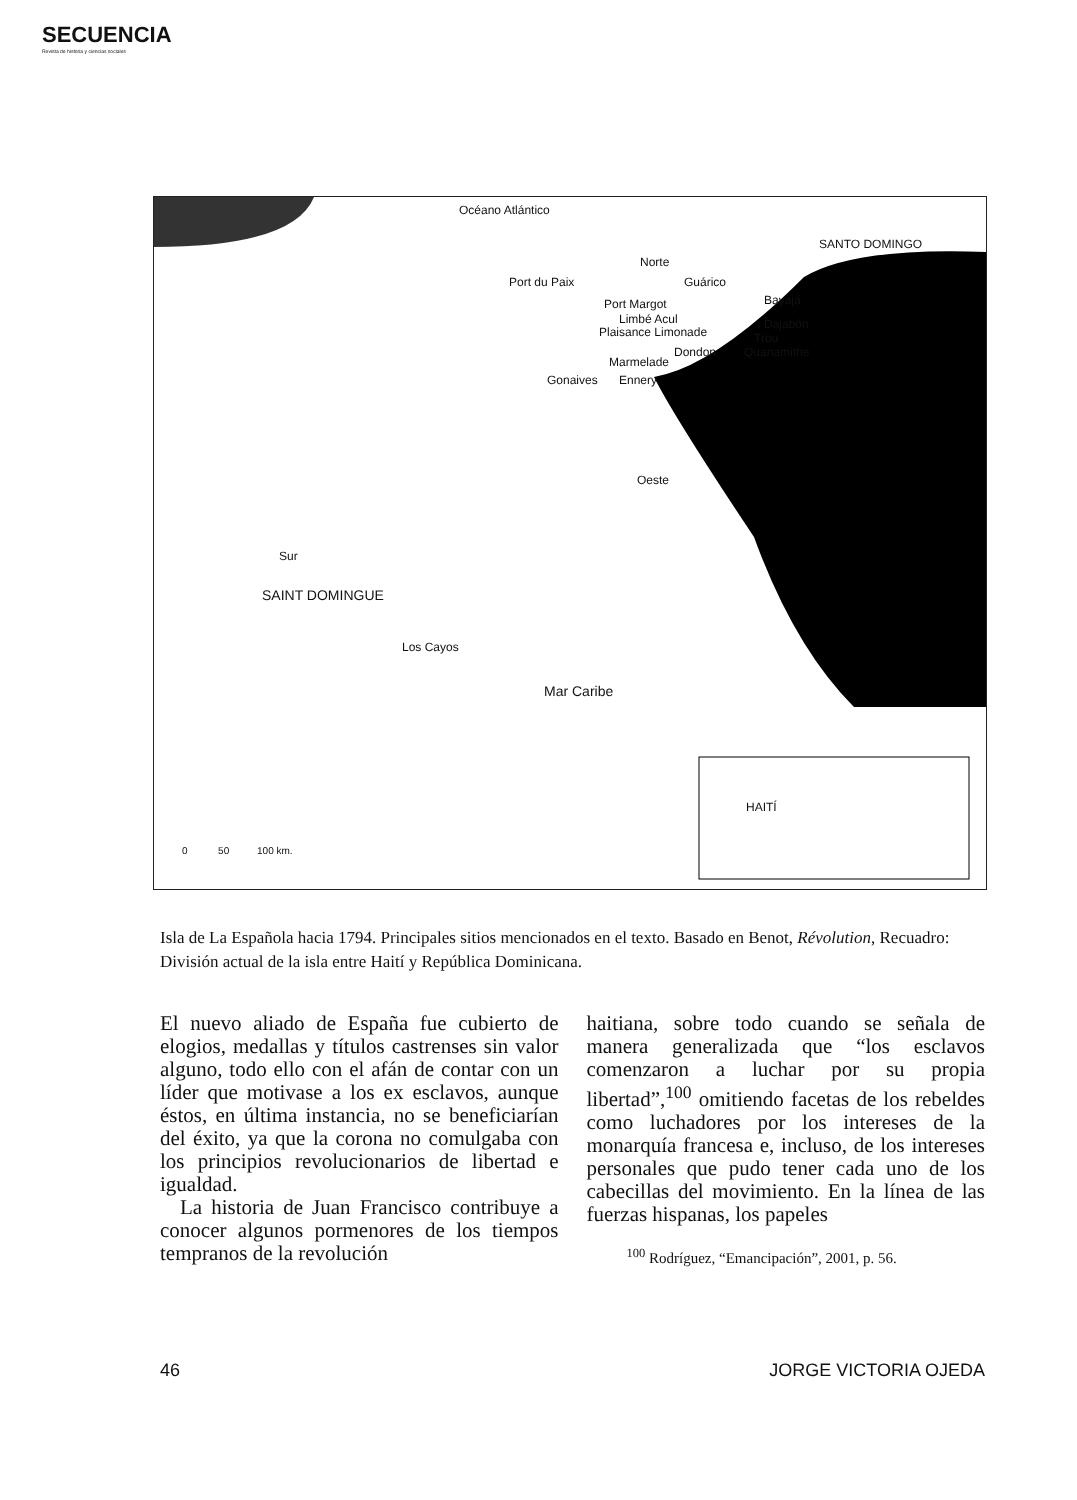SECUENCIA
Revista de historia y ciencias sociales
Océano Atlántico
SANTO DOMINGO
Norte
Guárico Port du Paix
Port Margot Bayajá
Limbé Acul Dajabón
Plaisance Limonade Trou
Dondon Quanamithe
Marmelade
Gonaives Ennery
Oeste
Sur
SAINT DOMINGUE
Los Cayos
Mar Caribe
HAITÍ
0 50 100 km.
Isla de La Española hacia 1794. Principales sitios mencionados en el texto. Basado en Benot, Révolution, Recuadro: División actual de la isla entre Haití y República Dominicana.
El nuevo aliado de España fue cubierto de elogios, medallas y títulos castrenses sin valor alguno, todo ello con el afán de contar con un líder que motivase a los ex esclavos, aunque éstos, en última instancia, no se beneficiarían del éxito, ya que la corona no comulgaba con los principios revolucionarios de libertad e igualdad.
La historia de Juan Francisco contribuye a conocer algunos pormenores de los tiempos tempranos de la revolución
haitiana, sobre todo cuando se señala de manera generalizada que “los esclavos comenzaron a luchar por su propia libertad”,<sup>100</sup> omitiendo facetas de los rebeldes como luchadores por los intereses de la monarquía francesa e, incluso, de los intereses personales que pudo tener cada uno de los cabecillas del movimiento. En la línea de las fuerzas hispanas, los papeles
<sup>100</sup> Rodríguez, “Emancipación”, 2001, p. 56.
46 JORGE VICTORIA OJEDA